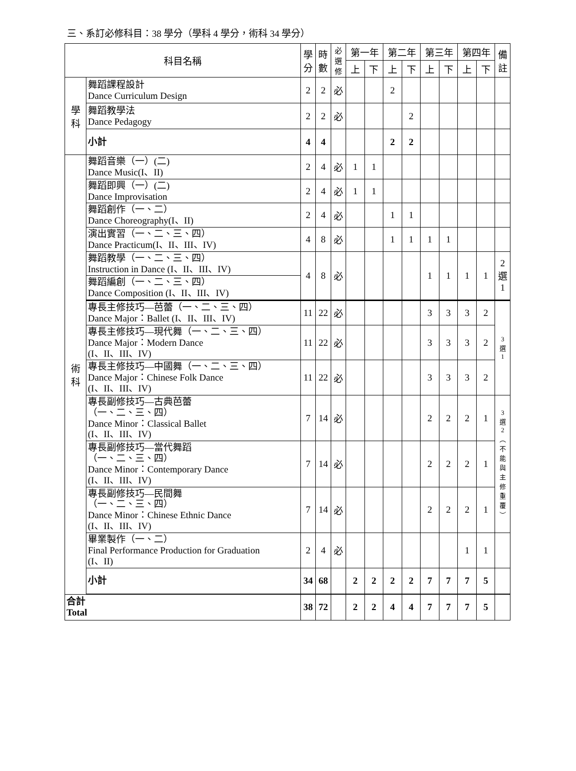三、系訂必修科目：38 學分（學科 4 學分，術科 34 學分）
| 科目名稱 | | 學 分 | 時 數 | 必 選 修 | 第一年 | | 第二年 | | 第三年 | | 第四年 | | 備 註 |
| --- | --- | --- | --- | --- | --- | --- | --- | --- | --- | --- | --- | --- | --- |
| | | | | | 上 | 下 | 上 | 下 | 上 | 下 | 上 | 下 | |
| 學 科 | 舞蹈課程設計 Dance Curriculum Design | 2 | 2 | 必 | | | 2 | | | | | | |
| | 舞蹈教學法 Dance Pedagogy | 2 | 2 | 必 | | | | 2 | | | | | |
| | 小計 | 4 | 4 | | | | 2 | 2 | | | | | |
| 術 科 | 舞蹈音樂（一）(二) Dance Music(I、II) | 2 | 4 | 必 | 1 | 1 | | | | | | | |
| | 舞蹈即興（一）(二) Dance Improvisation | 2 | 4 | 必 | 1 | 1 | | | | | | | |
| | 舞蹈創作（一、二） Dance Choreography(I、II) | 2 | 4 | 必 | | | 1 | 1 | | | | | |
| | 演出實習（一、二、三、四） Dance Practicum(I、II、III、IV) | 4 | 8 | 必 | | | 1 | 1 | 1 | 1 | | | |
| | 舞蹈教學（一、二、三、四） Instruction in Dance (I、II、III、IV) | 4 | 8 | 必 | | | | | 1 | 1 | 1 | 1 | 2 選 1 |
| | 舞蹈編創（一、二、三、四） Dance Composition (I、II、III、IV) | | | | | | | | | | | | |
| | 專長主修技巧—芭蕾（一、二、三、四） Dance Major：Ballet (I、II、III、IV) | 11 | 22 | 必 | | | | | 3 | 3 | 3 | 2 | 3 選 1 |
| | 專長主修技巧—現代舞（一、二、三、四） Dance Major：Modern Dance (I、II、III、IV) | 11 | 22 | 必 | | | | | 3 | 3 | 3 | 2 | |
| | 專長主修技巧—中國舞（一、二、三、四） Dance Major：Chinese Folk Dance (I、II、III、IV) | 11 | 22 | 必 | | | | | 3 | 3 | 3 | 2 | |
| | 專長副修技巧—古典芭蕾 （一、二、三、四） Dance Minor：Classical Ballet (I、II、III、IV) | 7 | 14 | 必 | | | | | 2 | 2 | 2 | 1 | 3 選 2 ︵ 不 能 與 主 修 重 覆 ︶ |
| | 專長副修技巧—當代舞蹈 （一、二、三、四） Dance Minor：Contemporary Dance (I、II、III、IV) | 7 | 14 | 必 | | | | | 2 | 2 | 2 | 1 | |
| | 專長副修技巧—民間舞 （一、二、三、四） Dance Minor：Chinese Ethnic Dance (I、II、III、IV) | 7 | 14 | 必 | | | | | 2 | 2 | 2 | 1 | |
| | 畢業製作（一、二） Final Performance Production for Graduation (I、II) | 2 | 4 | 必 | | | | | | | 1 | 1 | |
| | 小計 | 34 | 68 | | 2 | 2 | 2 | 2 | 7 | 7 | 7 | 5 | |
| 合計 Total | | 38 | 72 | | 2 | 2 | 4 | 4 | 7 | 7 | 7 | 5 | |